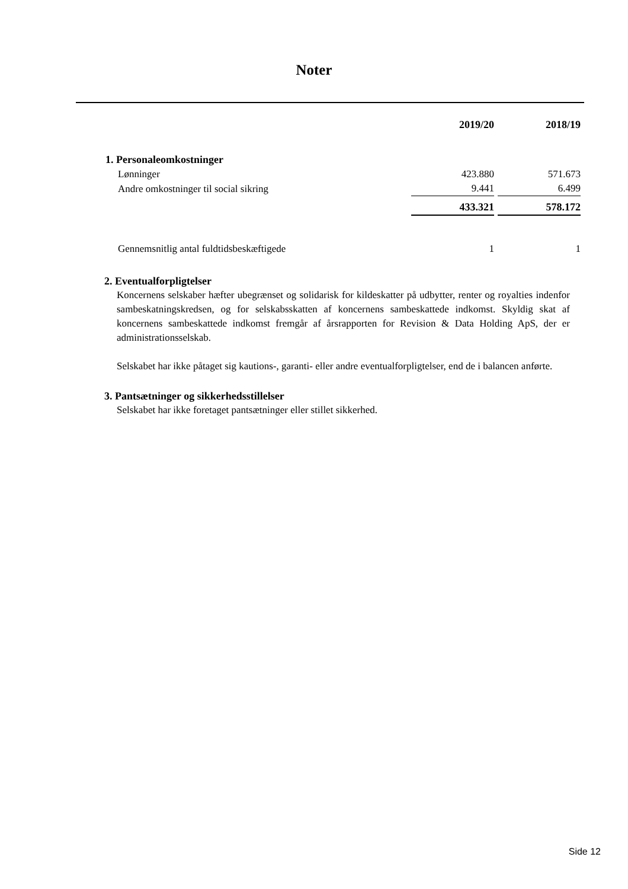Noter
| | 2019/20 | 2018/19 |
| --- | --- | --- |
| 1. Personaleomkostninger | | |
| Lønninger | 423.880 | 571.673 |
| Andre omkostninger til social sikring | 9.441 | 6.499 |
| | 433.321 | 578.172 |
| Gennemsnitlig antal fuldtidsbeskæftigede | 1 | 1 |
2. Eventualforpligtelser
Koncernens selskaber hæfter ubegrænset og solidarisk for kildeskatter på udbytter, renter og royalties indenfor sambeskatningskredsen, og for selskabsskatten af koncernens sambeskattede indkomst. Skyldig skat af koncernens sambeskattede indkomst fremgår af årsrapporten for Revision & Data Holding ApS, der er administrationsselskab.
Selskabet har ikke påtaget sig kautions-, garanti- eller andre eventualforpligtelser, end de i balancen anførte.
3. Pantsætninger og sikkerhedsstillelser
Selskabet har ikke foretaget pantsætninger eller stillet sikkerhed.
Side 12